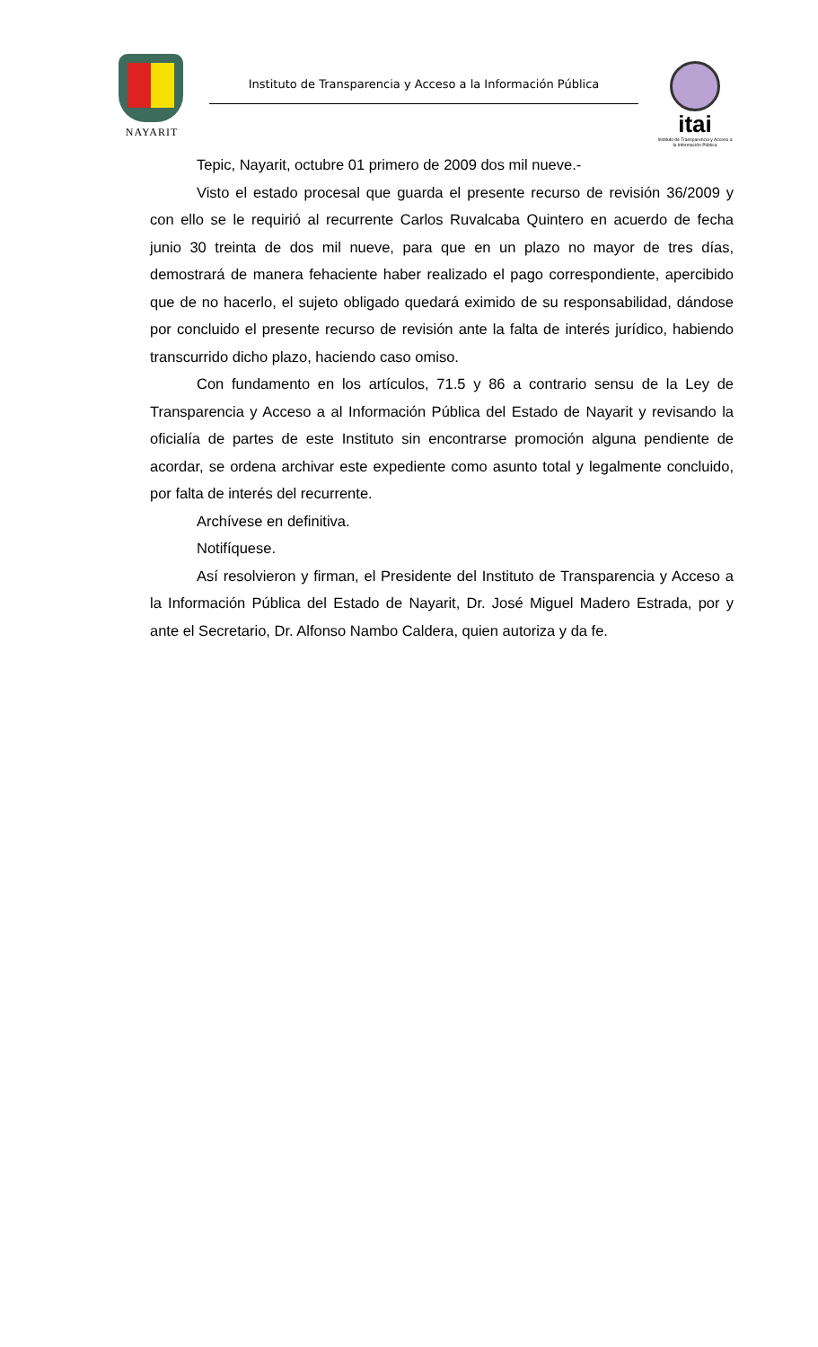NAYARIT
Instituto de Transparencia y Acceso a la Información Pública
itai
Instituto de Transparencia y Acceso a la Información Pública
Tepic, Nayarit, octubre 01 primero de 2009 dos mil nueve.-
Visto el estado procesal que guarda el presente recurso de revisión 36/2009 y con ello se le requirió al recurrente Carlos Ruvalcaba Quintero en acuerdo de fecha junio 30 treinta de dos mil nueve, para que en un plazo no mayor de tres días, demostrará de manera fehaciente haber realizado el pago correspondiente, apercibido que de no hacerlo, el sujeto obligado quedará eximido de su responsabilidad, dándose por concluido el presente recurso de revisión ante la falta de interés jurídico, habiendo transcurrido dicho plazo, haciendo caso omiso.
Con fundamento en los artículos, 71.5 y 86 a contrario sensu de la Ley de Transparencia y Acceso a al Información Pública del Estado de Nayarit y revisando la oficialía de partes de este Instituto sin encontrarse promoción alguna pendiente de acordar, se ordena archivar este expediente como asunto total y legalmente concluido, por falta de interés del recurrente.
Archívese en definitiva.
Notifíquese.
Así resolvieron y firman, el Presidente del Instituto de Transparencia y Acceso a la Información Pública del Estado de Nayarit, Dr. José Miguel Madero Estrada, por y ante el Secretario, Dr. Alfonso Nambo Caldera, quien autoriza y da fe.